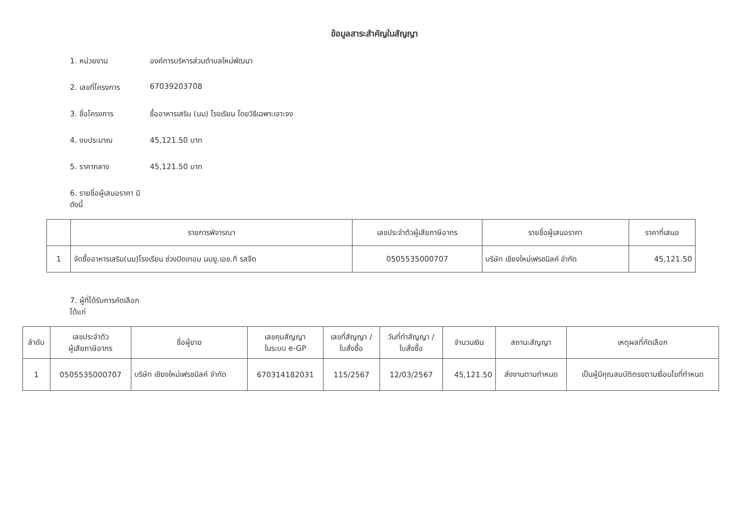ข้อมูลสาระสำคัญในสัญญา
1. หน่วยงาน องค์การบริหารส่วนตำบลใหม่พัฒนา
2. เลขที่โครงการ 67039203708
3. ชื่อโครงการ ซื้ออาหารเสริม (นม) โรงเรียน โดยวิธีเฉพาะเจาะจง
4. งบประมาณ 45,121.50 บาท
5. ราคากลาง 45,121.50 บาท
6. รายชื่อผู้เสนอราคา มีดังนี้
| | รายการพิจารณา | เลขประจำตัวผู้เสียภาษีอากร | รายชื่อผู้เสนอราคา | ราคาที่เสนอ |
| --- | --- | --- | --- | --- |
| 1 | จัดซื้ออาหารเสริม(นม)โรงเรียน ช่วงปิดเทอม นมยู.เอช.ที รสจืด | 0505535000707 | บริษัท เชียงใหม่เฟรชมิลค์ จำกัด | 45,121.50 |
7. ผู้ที่ได้รับการคัดเลือก ได้แก่
| ลำดับ | เลขประจำตัว ผู้เสียภาษีอากร | ชื่อผู้ขาย | เลขคุมสัญญา ในระบบ e-GP | เลขที่สัญญา / ใบสั่งซื้อ | วันที่ทำสัญญา / ใบสั่งซื้อ | จำนวนเงิน | สถานะสัญญา | เหตุผลที่คัดเลือก |
| --- | --- | --- | --- | --- | --- | --- | --- | --- |
| 1 | 0505535000707 | บริษัท เชียงใหม่เฟรชมิลค์ จำกัด | 670314182031 | 115/2567 | 12/03/2567 | 45,121.50 | ส่งงานตามกำหนด | เป็นผู้มีคุณสมบัติตรงตามเงื่อนไขที่กำหนด |